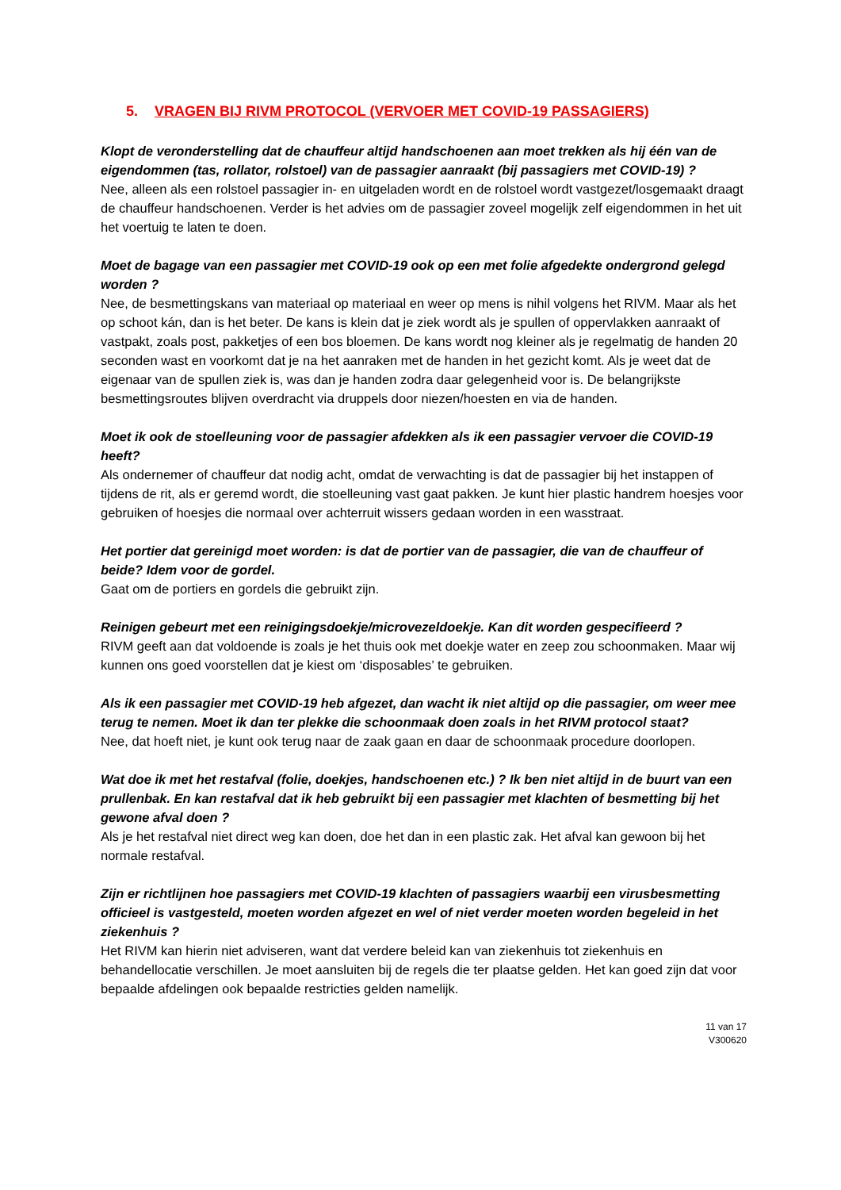5. VRAGEN BIJ RIVM PROTOCOL (VERVOER MET COVID-19 PASSAGIERS)
Klopt de veronderstelling dat de chauffeur altijd handschoenen aan moet trekken als hij één van de eigendommen (tas, rollator, rolstoel) van de passagier aanraakt (bij passagiers met COVID-19) ?
Nee, alleen als een rolstoel passagier in- en uitgeladen wordt en de rolstoel wordt vastgezet/losgemaakt draagt de chauffeur handschoenen. Verder is het advies om de passagier zoveel mogelijk zelf eigendommen in het uit het voertuig te laten te doen.
Moet de bagage van een passagier met COVID-19 ook op een met folie afgedekte ondergrond gelegd worden ?
Nee, de besmettingskans van materiaal op materiaal en weer op mens is nihil volgens het RIVM. Maar als het op schoot kán, dan is het beter. De kans is klein dat je ziek wordt als je spullen of oppervlakken aanraakt of vastpakt, zoals post, pakketjes of een bos bloemen. De kans wordt nog kleiner als je regelmatig de handen 20 seconden wast en voorkomt dat je na het aanraken met de handen in het gezicht komt. Als je weet dat de eigenaar van de spullen ziek is, was dan je handen zodra daar gelegenheid voor is. De belangrijkste besmettingsroutes blijven overdracht via druppels door niezen/hoesten en via de handen.
Moet ik ook de stoelleuning voor de passagier afdekken als ik een passagier vervoer die COVID-19 heeft?
Als ondernemer of chauffeur dat nodig acht, omdat de verwachting is dat de passagier bij het instappen of tijdens de rit, als er geremd wordt, die stoelleuning vast gaat pakken. Je kunt hier plastic handrem hoesjes voor gebruiken of hoesjes die normaal over achterruit wissers gedaan worden in een wasstraat.
Het portier dat gereinigd moet worden: is dat de portier van de passagier, die van de chauffeur of beide? Idem voor de gordel.
Gaat om de portiers en gordels die gebruikt zijn.
Reinigen gebeurt met een reinigingsdoekje/microvezeldoekje. Kan dit worden gespecifieerd ?
RIVM geeft aan dat voldoende is zoals je het thuis ook met doekje water en zeep zou schoonmaken. Maar wij kunnen ons goed voorstellen dat je kiest om ‘disposables’ te gebruiken.
Als ik een passagier met COVID-19 heb afgezet, dan wacht ik niet altijd op die passagier, om weer mee terug te nemen. Moet ik dan ter plekke die schoonmaak doen zoals in het RIVM protocol staat?
Nee, dat hoeft niet, je kunt ook terug naar de zaak gaan en daar de schoonmaak procedure doorlopen.
Wat doe ik met het restafval (folie, doekjes, handschoenen etc.) ? Ik ben niet altijd in de buurt van een prullenbak. En kan restafval dat ik heb gebruikt bij een passagier met klachten of besmetting bij het gewone afval doen ?
Als je het restafval niet direct weg kan doen, doe het dan in een plastic zak. Het afval kan gewoon bij het normale restafval.
Zijn er richtlijnen hoe passagiers met COVID-19 klachten of passagiers waarbij een virusbesmetting officieel is vastgesteld, moeten worden afgezet en wel of niet verder moeten worden begeleid in het ziekenhuis ?
Het RIVM kan hierin niet adviseren, want dat verdere beleid kan van ziekenhuis tot ziekenhuis en behandellocatie verschillen. Je moet aansluiten bij de regels die ter plaatse gelden. Het kan goed zijn dat voor bepaalde afdelingen ook bepaalde restricties gelden namelijk.
11 van 17
V300620